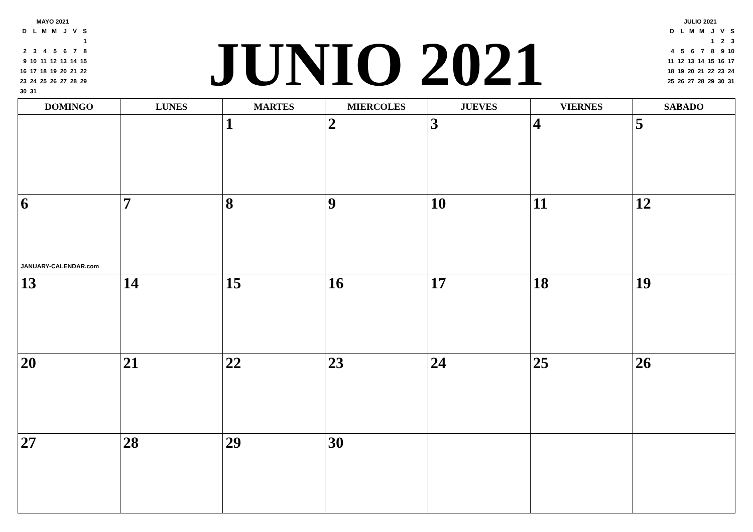MAYO 2021
| D | L | M | M | J | V | S |
| --- | --- | --- | --- | --- | --- | --- |
| | | | | | | 1 |
| 2 | 3 | 4 | 5 | 6 | 7 | 8 |
| 9 | 10 | 11 | 12 | 13 | 14 | 15 |
| 16 | 17 | 18 | 19 | 20 | 21 | 22 |
| 23 | 24 | 25 | 26 | 27 | 28 | 29 |
| 30 | 31 | | | | | |
JUNIO 2021
JULIO 2021
| D | L | M | M | J | V | S |
| --- | --- | --- | --- | --- | --- | --- |
| | | | | 1 | 2 | 3 |
| 4 | 5 | 6 | 7 | 8 | 9 | 10 |
| 11 | 12 | 13 | 14 | 15 | 16 | 17 |
| 18 | 19 | 20 | 21 | 22 | 23 | 24 |
| 25 | 26 | 27 | 28 | 29 | 30 | 31 |
| DOMINGO | LUNES | MARTES | MIERCOLES | JUEVES | VIERNES | SABADO |
| --- | --- | --- | --- | --- | --- | --- |
| | | 1 | 2 | 3 | 4 | 5 |
| 6 JANUARY-CALENDAR.com | 7 | 8 | 9 | 10 | 11 | 12 |
| 13 | 14 | 15 | 16 | 17 | 18 | 19 |
| 20 | 21 | 22 | 23 | 24 | 25 | 26 |
| 27 | 28 | 29 | 30 | | | |